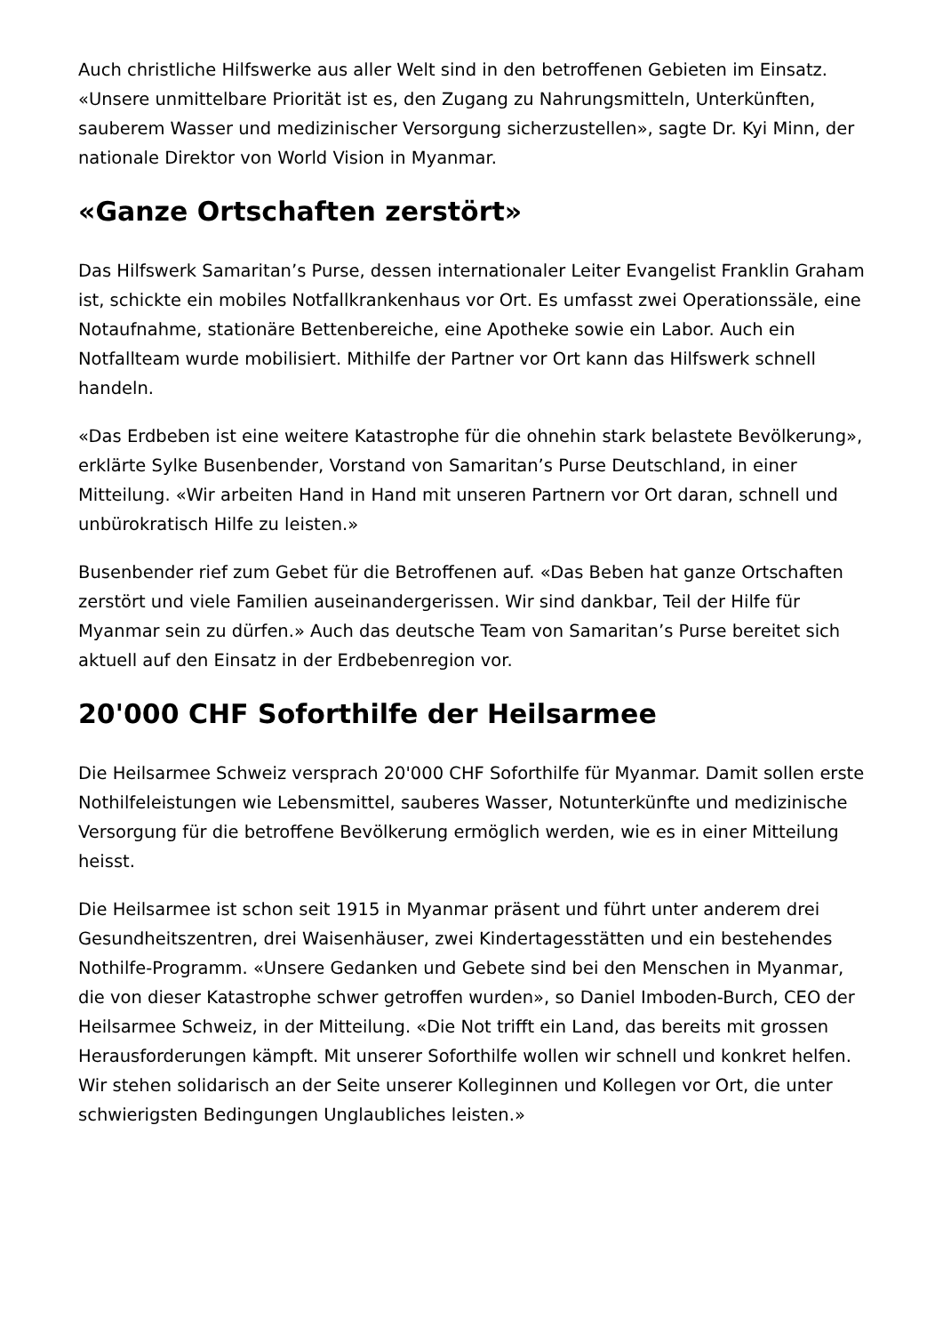Auch christliche Hilfswerke aus aller Welt sind in den betroffenen Gebieten im Einsatz. «Unsere unmittelbare Priorität ist es, den Zugang zu Nahrungsmitteln, Unterkünften, sauberem Wasser und medizinischer Versorgung sicherzustellen», sagte Dr. Kyi Minn, der nationale Direktor von World Vision in Myanmar.
«Ganze Ortschaften zerstört»
Das Hilfswerk Samaritan’s Purse, dessen internationaler Leiter Evangelist Franklin Graham ist, schickte ein mobiles Notfallkrankenhaus vor Ort. Es umfasst zwei Operationssäle, eine Notaufnahme, stationäre Bettenbereiche, eine Apotheke sowie ein Labor. Auch ein Notfallteam wurde mobilisiert. Mithilfe der Partner vor Ort kann das Hilfswerk schnell handeln.
«Das Erdbeben ist eine weitere Katastrophe für die ohnehin stark belastete Bevölkerung», erklärte Sylke Busenbender, Vorstand von Samaritan’s Purse Deutschland, in einer Mitteilung. «Wir arbeiten Hand in Hand mit unseren Partnern vor Ort daran, schnell und unbürokratisch Hilfe zu leisten.»
Busenbender rief zum Gebet für die Betroffenen auf. «Das Beben hat ganze Ortschaften zerstört und viele Familien auseinandergerissen. Wir sind dankbar, Teil der Hilfe für Myanmar sein zu dürfen.» Auch das deutsche Team von Samaritan’s Purse bereitet sich aktuell auf den Einsatz in der Erdbebenregion vor.
20'000 CHF Soforthilfe der Heilsarmee
Die Heilsarmee Schweiz versprach 20'000 CHF Soforthilfe für Myanmar. Damit sollen erste Nothilfeleistungen wie Lebensmittel, sauberes Wasser, Notunterkünfte und medizinische Versorgung für die betroffene Bevölkerung ermöglich werden, wie es in einer Mitteilung heisst.
Die Heilsarmee ist schon seit 1915 in Myanmar präsent und führt unter anderem drei Gesundheitszentren, drei Waisenhäuser, zwei Kindertagesstätten und ein bestehendes Nothilfe-Programm. «Unsere Gedanken und Gebete sind bei den Menschen in Myanmar, die von dieser Katastrophe schwer getroffen wurden», so Daniel Imboden-Burch, CEO der Heilsarmee Schweiz, in der Mitteilung. «Die Not trifft ein Land, das bereits mit grossen Herausforderungen kämpft. Mit unserer Soforthilfe wollen wir schnell und konkret helfen. Wir stehen solidarisch an der Seite unserer Kolleginnen und Kollegen vor Ort, die unter schwierigsten Bedingungen Unglaubliches leisten.»